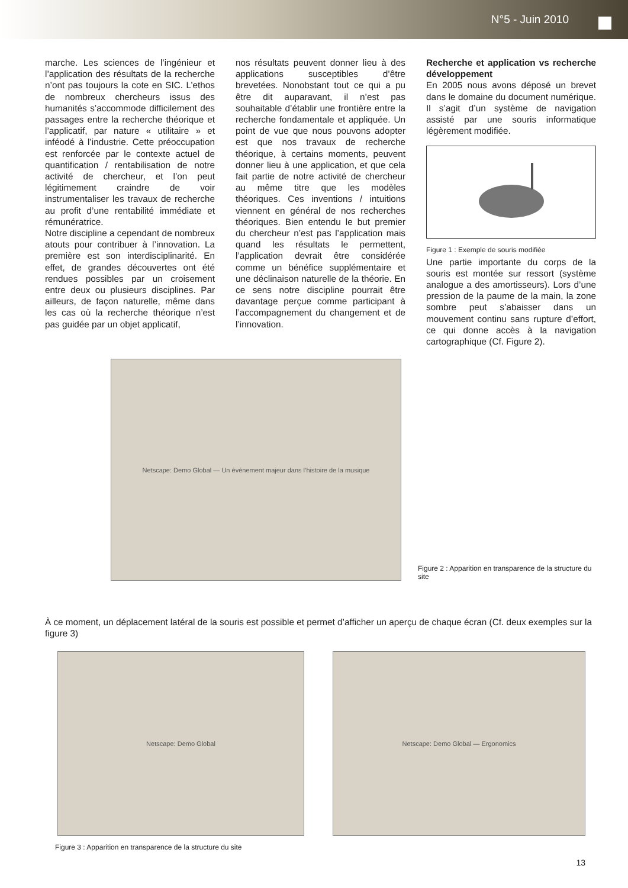N°5 - Juin 2010
marche. Les sciences de l’ingénieur et l’application des résultats de la recherche n’ont pas toujours la cote en SIC. L’ethos de nombreux chercheurs issus des humanités s’accommode difficilement des passages entre la recherche théorique et l’applicatif, par nature « utilitaire » et inféodé à l’industrie. Cette préoccupation est renforcée par le contexte actuel de quantification / rentabilisation de notre activité de chercheur, et l’on peut légitimement craindre de voir instrumentaliser les travaux de recherche au profit d’une rentabilité immédiate et rémunératrice.
Notre discipline a cependant de nombreux atouts pour contribuer à l’innovation. La première est son interdisciplinarité. En effet, de grandes découvertes ont été rendues possibles par un croisement entre deux ou plusieurs disciplines. Par ailleurs, de façon naturelle, même dans les cas où la recherche théorique n’est pas guidée par un objet applicatif,
nos résultats peuvent donner lieu à des applications susceptibles d’être brevetées. Nonobstant tout ce qui a pu être dit auparavant, il n’est pas souhaitable d’établir une frontière entre la recherche fondamentale et appliquée. Un point de vue que nous pouvons adopter est que nos travaux de recherche théorique, à certains moments, peuvent donner lieu à une application, et que cela fait partie de notre activité de chercheur au même titre que les modèles théoriques. Ces inventions / intuitions viennent en général de nos recherches théoriques. Bien entendu le but premier du chercheur n’est pas l’application mais quand les résultats le permettent, l’application devrait être considérée comme un bénéfice supplémentaire et une déclinaison naturelle de la théorie. En ce sens notre discipline pourrait être davantage perçue comme participant à l’accompagnement du changement et de l’innovation.
Recherche et application vs recherche développement
En 2005 nous avons déposé un brevet dans le domaine du document numérique. Il s’agit d’un système de navigation assisté par une souris informatique légèrement modifiée.
Figure 1 : Exemple de souris modifiée
Une partie importante du corps de la souris est montée sur ressort (système analogue a des amortisseurs). Lors d’une pression de la paume de la main, la zone sombre peut s’abaisser dans un mouvement continu sans rupture d’effort, ce qui donne accès à la navigation cartographique (Cf. Figure 2).
Netscape: Demo Global — Un événement majeur dans l’histoire de la musique
Figure 2 : Apparition en transparence de la structure du site
À ce moment, un déplacement latéral de la souris est possible et permet d’afficher un aperçu de chaque écran (Cf. deux exemples sur la figure 3)
Netscape: Demo Global Netscape: Demo Global — Ergonomics
Figure 3 : Apparition en transparence de la structure du site
13